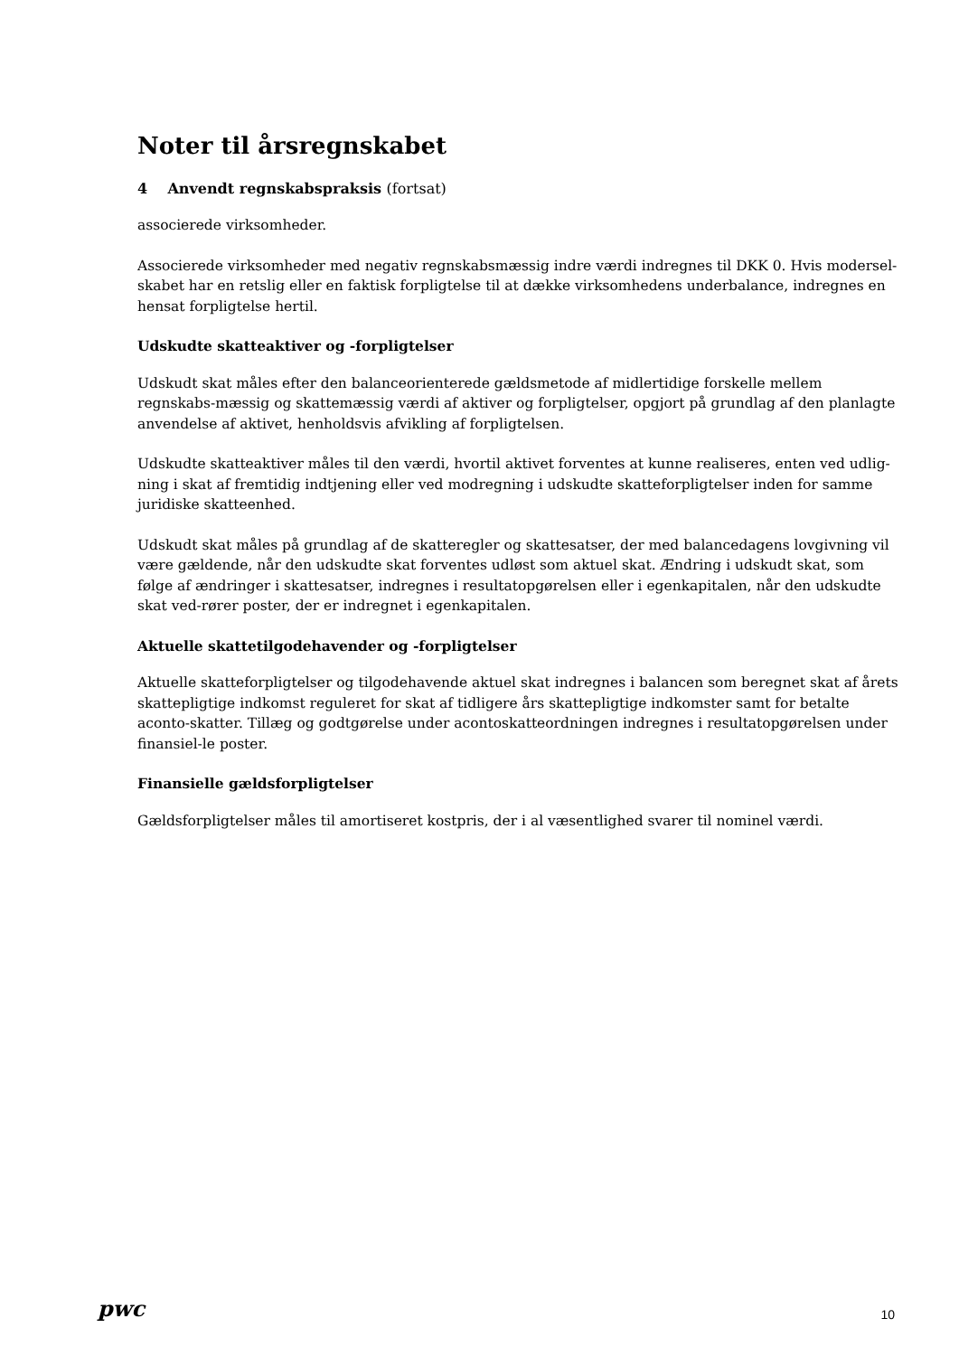Noter til årsregnskabet
4 Anvendt regnskabspraksis (fortsat)
associerede virksomheder.
Associerede virksomheder med negativ regnskabsmæssig indre værdi indregnes til DKK 0. Hvis modersel-skabet har en retslig eller en faktisk forpligtelse til at dække virksomhedens underbalance, indregnes en hensat forpligtelse hertil.
Udskudte skatteaktiver og -forpligtelser
Udskudt skat måles efter den balanceorienterede gældsmetode af midlertidige forskelle mellem regnskabs-mæssig og skattemæssig værdi af aktiver og forpligtelser, opgjort på grundlag af den planlagte anvendelse af aktivet, henholdsvis afvikling af forpligtelsen.
Udskudte skatteaktiver måles til den værdi, hvortil aktivet forventes at kunne realiseres, enten ved udlig-ning i skat af fremtidig indtjening eller ved modregning i udskudte skatteforpligtelser inden for samme juridiske skatteenhed.
Udskudt skat måles på grundlag af de skatteregler og skattesatser, der med balancedagens lovgivning vil være gældende, når den udskudte skat forventes udløst som aktuel skat. Ændring i udskudt skat, som følge af ændringer i skattesatser, indregnes i resultatopgørelsen eller i egenkapitalen, når den udskudte skat ved-rører poster, der er indregnet i egenkapitalen.
Aktuelle skattetilgodehavender og -forpligtelser
Aktuelle skatteforpligtelser og tilgodehavende aktuel skat indregnes i balancen som beregnet skat af årets skattepligtige indkomst reguleret for skat af tidligere års skattepligtige indkomster samt for betalte aconto-skatter. Tillæg og godtgørelse under acontoskatteordningen indregnes i resultatopgørelsen under finansiel-le poster.
Finansielle gældsforpligtelser
Gældsforpligtelser måles til amortiseret kostpris, der i al væsentlighed svarer til nominel værdi.
pwc 10